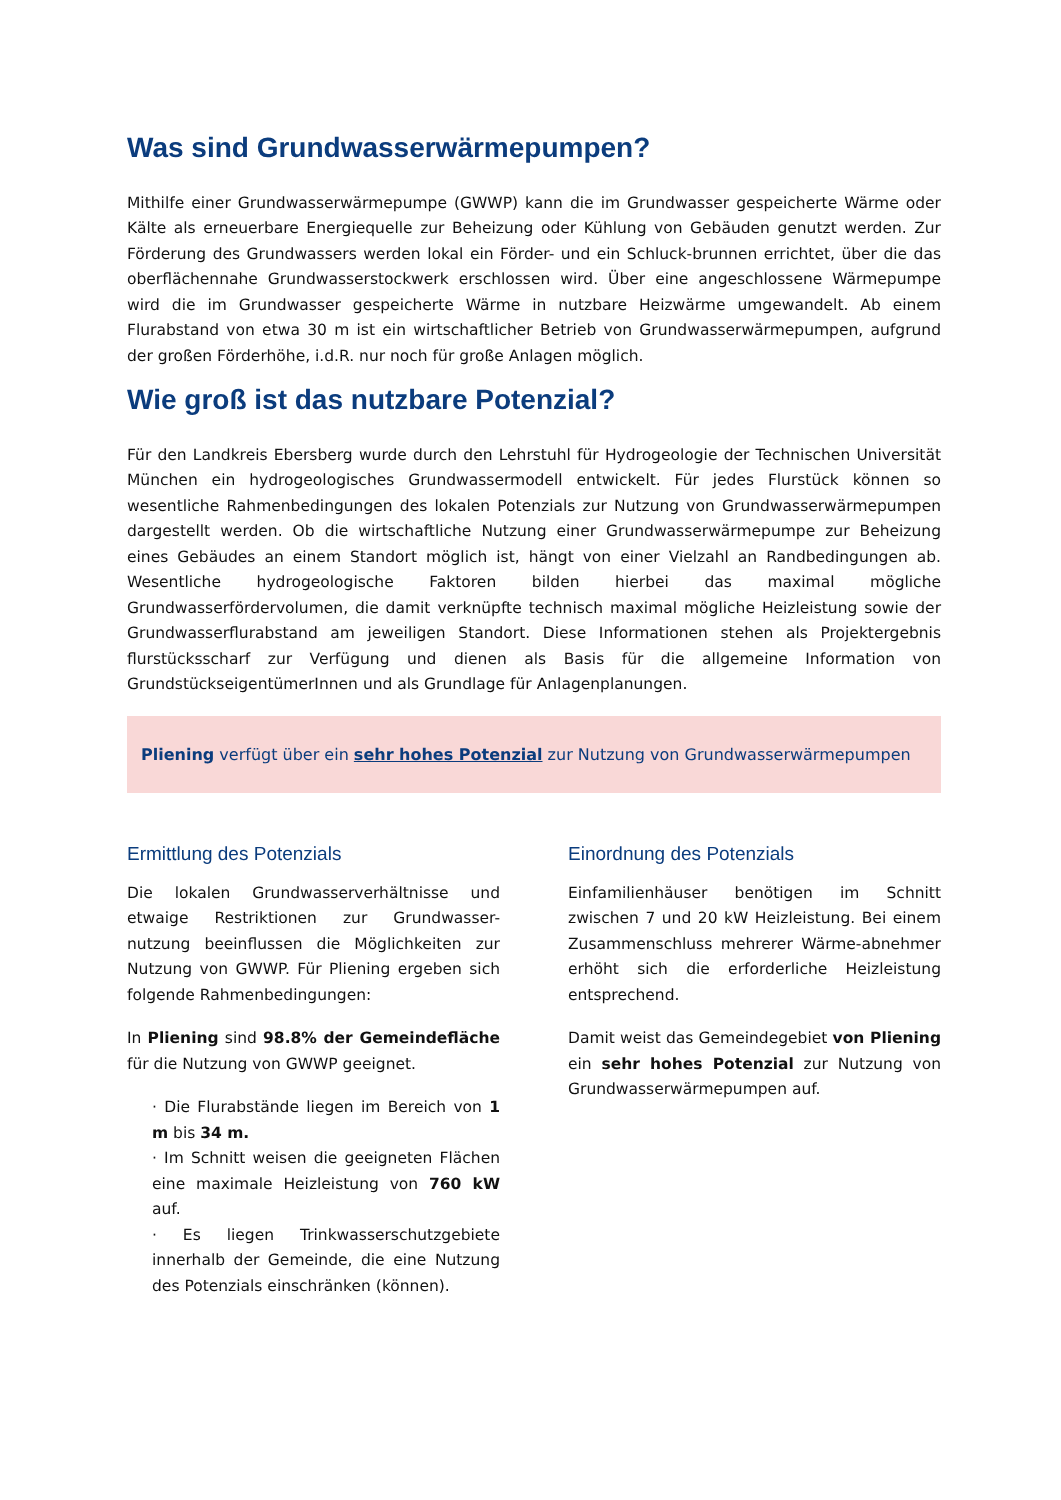Was sind Grundwasserwärmepumpen?
Mithilfe einer Grundwasserwärmepumpe (GWWP) kann die im Grundwasser gespeicherte Wärme oder Kälte als erneuerbare Energiequelle zur Beheizung oder Kühlung von Gebäuden genutzt werden. Zur Förderung des Grundwassers werden lokal ein Förder- und ein Schluck-brunnen errichtet, über die das oberflächennahe Grundwasserstockwerk erschlossen wird. Über eine angeschlossene Wärmepumpe wird die im Grundwasser gespeicherte Wärme in nutzbare Heizwärme umgewandelt. Ab einem Flurabstand von etwa 30 m ist ein wirtschaftlicher Betrieb von Grundwasserwärmepumpen, aufgrund der großen Förderhöhe, i.d.R. nur noch für große Anlagen möglich.
Wie groß ist das nutzbare Potenzial?
Für den Landkreis Ebersberg wurde durch den Lehrstuhl für Hydrogeologie der Technischen Universität München ein hydrogeologisches Grundwassermodell entwickelt. Für jedes Flurstück können so wesentliche Rahmenbedingungen des lokalen Potenzials zur Nutzung von Grundwasserwärmepumpen dargestellt werden. Ob die wirtschaftliche Nutzung einer Grundwasserwärmepumpe zur Beheizung eines Gebäudes an einem Standort möglich ist, hängt von einer Vielzahl an Randbedingungen ab. Wesentliche hydrogeologische Faktoren bilden hierbei das maximal mögliche Grundwasserfördervolumen, die damit verknüpfte technisch maximal mögliche Heizleistung sowie der Grundwasserflurabstand am jeweiligen Standort. Diese Informationen stehen als Projektergebnis flurstücksscharf zur Verfügung und dienen als Basis für die allgemeine Information von GrundstückseigentümerInnen und als Grundlage für Anlagenplanungen.
Pliening verfügt über ein sehr hohes Potenzial zur Nutzung von Grundwasserwärmepumpen
Ermittlung des Potenzials
Die lokalen Grundwasserverhältnisse und etwaige Restriktionen zur Grundwasser-nutzung beeinflussen die Möglichkeiten zur Nutzung von GWWP. Für Pliening ergeben sich folgende Rahmenbedingungen:
In Pliening sind 98.8% der Gemeindefläche für die Nutzung von GWWP geeignet.
· Die Flurabstände liegen im Bereich von 1 m bis 34 m.
· Im Schnitt weisen die geeigneten Flächen eine maximale Heizleistung von 760 kW auf.
· Es liegen Trinkwasserschutzgebiete innerhalb der Gemeinde, die eine Nutzung des Potenzials einschränken (können).
Einordnung des Potenzials
Einfamilienhäuser benötigen im Schnitt zwischen 7 und 20 kW Heizleistung. Bei einem Zusammenschluss mehrerer Wärme-abnehmer erhöht sich die erforderliche Heizleistung entsprechend.
Damit weist das Gemeindegebiet von Pliening ein sehr hohes Potenzial zur Nutzung von Grundwasserwärmepumpen auf.